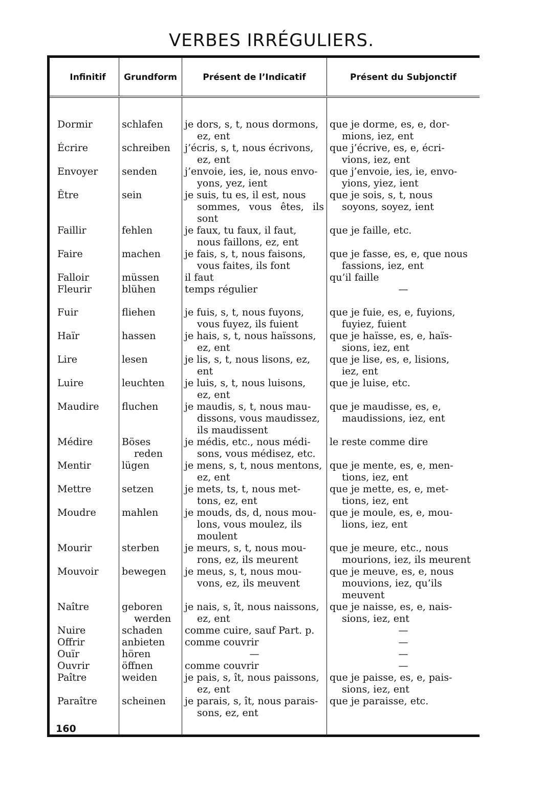VERBES IRRÉGULIERS.
| Infinitif | Grundform | Présent de l’Indicatif | Présent du Subjonctif |
| --- | --- | --- | --- |
| Dormir | schlafen | je dors, s, t, nous dormons, ez, ent | que je dorme, es, e, dor- mions, iez, ent |
| Écrire | schreiben | j’écris, s, t, nous écrivons, ez, ent | que j’écrive, es, e, écri- vions, iez, ent |
| Envoyer | senden | j’envoie, ies, ie, nous envo- yons, yez, ient | que j’envoie, ies, ie, envo- yions, yiez, ient |
| Être | sein | je suis, tu es, il est, nous sommes, vous êtes, ils sont | que je sois, s, t, nous soyons, soyez, ient |
| Faillir | fehlen | je faux, tu faux, il faut, nous faillons, ez, ent | que je faille, etc. |
| Faire | machen | je fais, s, t, nous faisons, vous faites, ils font | que je fasse, es, e, que nous fassions, iez, ent |
| Falloir | müssen | il faut | qu’il faille |
| Fleurir | blühen | temps régulier | — |
| Fuir | fliehen | je fuis, s, t, nous fuyons, vous fuyez, ils fuient | que je fuie, es, e, fuyions, fuyiez, fuient |
| Haïr | hassen | je hais, s, t, nous haïssons, ez, ent | que je haïsse, es, e, haïs- sions, iez, ent |
| Lire | lesen | je lis, s, t, nous lisons, ez, ent | que je lise, es, e, lisions, iez, ent |
| Luire | leuchten | je luis, s, t, nous luisons, ez, ent | que je luise, etc. |
| Maudire | fluchen | je maudis, s, t, nous mau- dissons, vous maudissez, ils maudissent | que je maudisse, es, e, maudissions, iez, ent |
| Médire | Böses reden | je médis, etc., nous médi- sons, vous médisez, etc. | le reste comme dire |
| Mentir | lügen | je mens, s, t, nous mentons, ez, ent | que je mente, es, e, men- tions, iez, ent |
| Mettre | setzen | je mets, ts, t, nous met- tons, ez, ent | que je mette, es, e, met- tions, iez, ent |
| Moudre | mahlen | je mouds, ds, d, nous mou- lons, vous moulez, ils moulent | que je moule, es, e, mou- lions, iez, ent |
| Mourir | sterben | je meurs, s, t, nous mou- rons, ez, ils meurent | que je meure, etc., nous mourions, iez, ils meurent |
| Mouvoir | bewegen | je meus, s, t, nous mou- vons, ez, ils meuvent | que je meuve, es, e, nous mouvions, iez, qu’ils meuvent |
| Naître | geboren werden | je nais, s, ît, nous naissons, ez, ent | que je naisse, es, e, nais- sions, iez, ent |
| Nuire | schaden | comme cuire, sauf Part. p. | — |
| Offrir | anbieten | comme couvrir | — |
| Ouïr | hören | — | — |
| Ouvrir | öffnen | comme couvrir | — |
| Paître | weiden | je pais, s, ît, nous paissons, ez, ent | que je paisse, es, e, pais- sions, iez, ent |
| Paraître | scheinen | je parais, s, ît, nous parais- sons, ez, ent | que je paraisse, etc. |
| 160 | | | |